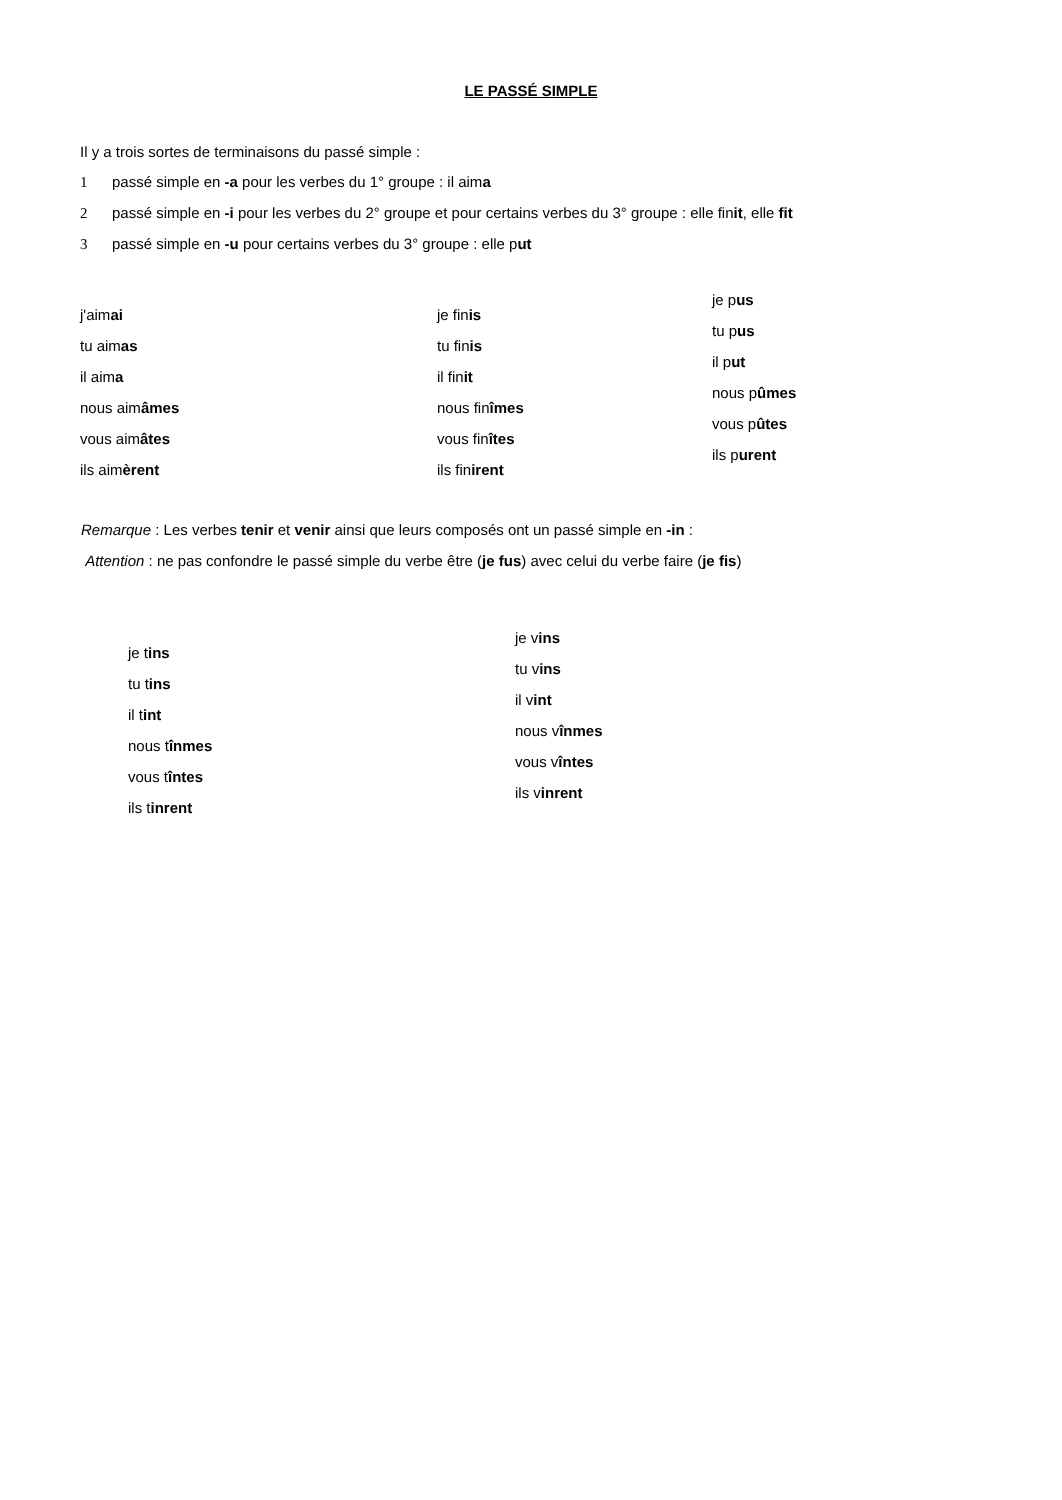LE PASSÉ SIMPLE
Il y a trois sortes de terminaisons du passé simple :
1 passé simple en -a pour les verbes du 1° groupe : il aima
2 passé simple en -i pour les verbes du 2° groupe et pour certains verbes du 3° groupe : elle finit, elle fit
3 passé simple en -u pour certains verbes du 3° groupe : elle put
j'aimai
tu aimas
il aima
nous aimâmes
vous aimâtes
ils aimèrent
je finis
tu finis
il finit
nous finîmes
vous finîtes
ils finirent
je pus
tu pus
il put
nous pûmes
vous pûtes
ils purent
Remarque : Les verbes tenir et venir ainsi que leurs composés ont un passé simple en -in :
Attention : ne pas confondre le passé simple du verbe être (je fus) avec celui du verbe faire (je fis)
je tins
tu tins
il tint
nous tînmes
vous tîntes
ils tinrent
je vins
tu vins
il vint
nous vînmes
vous vîntes
ils vinrent